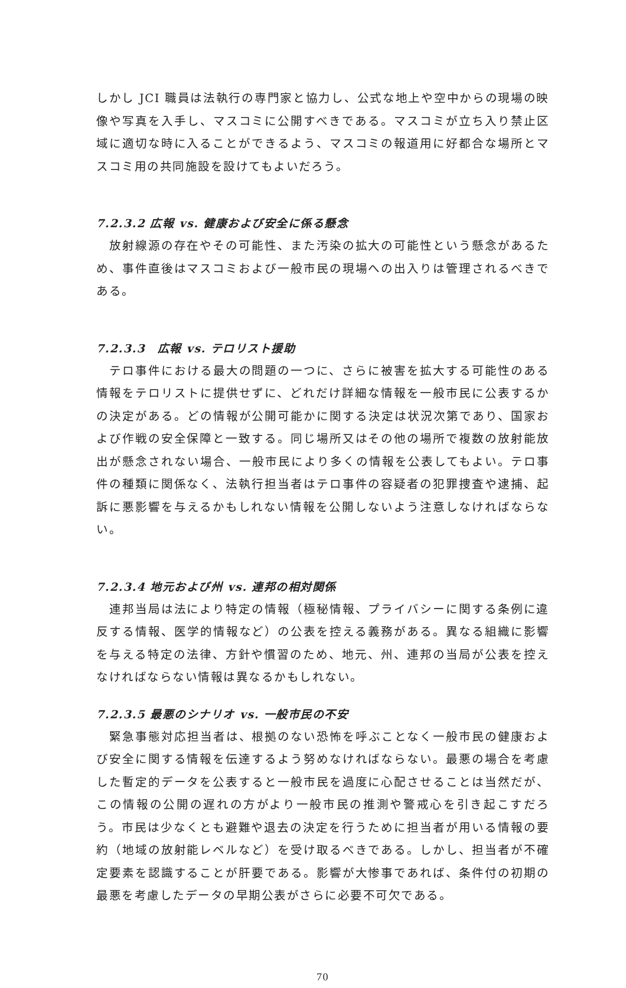しかし JCI 職員は法執行の専門家と協力し、公式な地上や空中からの現場の映像や写真を入手し、マスコミに公開すべきである。マスコミが立ち入り禁止区域に適切な時に入ることができるよう、マスコミの報道用に好都合な場所とマスコミ用の共同施設を設けてもよいだろう。
7.2.3.2 広報 vs. 健康および安全に係る懸念
　放射線源の存在やその可能性、また汚染の拡大の可能性という懸念があるため、事件直後はマスコミおよび一般市民の現場への出入りは管理されるべきである。
7.2.3.3　広報 vs. テロリスト援助
　テロ事件における最大の問題の一つに、さらに被害を拡大する可能性のある情報をテロリストに提供せずに、どれだけ詳細な情報を一般市民に公表するかの決定がある。どの情報が公開可能かに関する決定は状況次第であり、国家および作戦の安全保障と一致する。同じ場所又はその他の場所で複数の放射能放出が懸念されない場合、一般市民により多くの情報を公表してもよい。テロ事件の種類に関係なく、法執行担当者はテロ事件の容疑者の犯罪捜査や逮捕、起訴に悪影響を与えるかもしれない情報を公開しないよう注意しなければならない。
7.2.3.4 地元および州 vs. 連邦の相対関係
　連邦当局は法により特定の情報（極秘情報、プライバシーに関する条例に違反する情報、医学的情報など）の公表を控える義務がある。異なる組織に影響を与える特定の法律、方針や慣習のため、地元、州、連邦の当局が公表を控えなければならない情報は異なるかもしれない。
7.2.3.5 最悪のシナリオ vs. 一般市民の不安
　緊急事態対応担当者は、根拠のない恐怖を呼ぶことなく一般市民の健康および安全に関する情報を伝達するよう努めなければならない。最悪の場合を考慮した暫定的データを公表すると一般市民を過度に心配させることは当然だが、この情報の公開の遅れの方がより一般市民の推測や警戒心を引き起こすだろう。市民は少なくとも避難や退去の決定を行うために担当者が用いる情報の要約（地域の放射能レベルなど）を受け取るべきである。しかし、担当者が不確定要素を認識することが肝要である。影響が大惨事であれば、条件付の初期の最悪を考慮したデータの早期公表がさらに必要不可欠である。
70